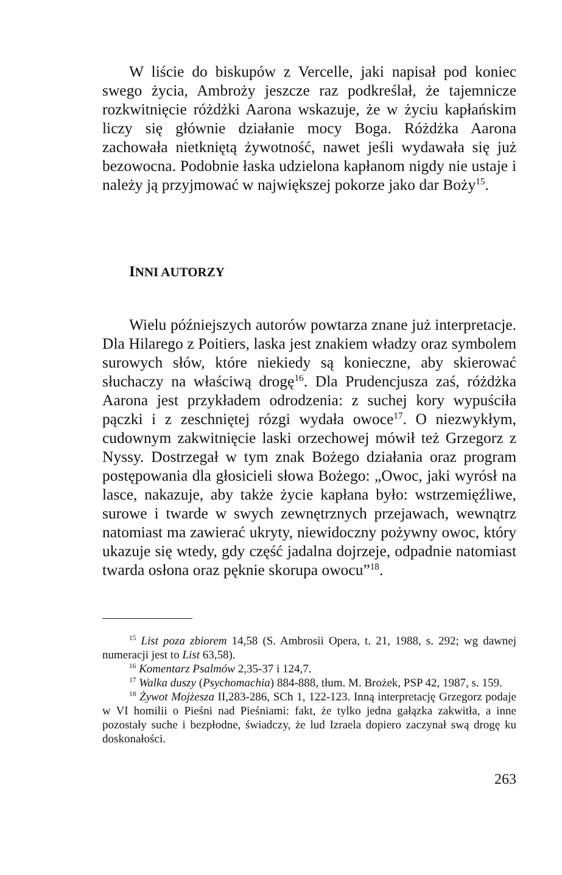W liście do biskupów z Vercelle, jaki napisał pod koniec swego życia, Ambroży jeszcze raz podkreślał, że tajemnicze rozkwitnięcie różdżki Aarona wskazuje, że w życiu kapłańskim liczy się głównie działanie mocy Boga. Różdżka Aarona zachowała nietkniętą żywotność, nawet jeśli wydawała się już bezowocna. Podobnie łaska udzielona kapłanom nigdy nie ustaje i należy ją przyjmować w największej pokorze jako dar Boży<sup>15</sup>.
INNI AUTORZY
Wielu późniejszych autorów powtarza znane już interpretacje. Dla Hilarego z Poitiers, laska jest znakiem władzy oraz symbolem surowych słów, które niekiedy są konieczne, aby skierować słuchaczy na właściwą drogę<sup>16</sup>. Dla Prudencjusza zaś, różdżka Aarona jest przykładem odrodzenia: z suchej kory wypuściła pączki i z zeschniętej rózgi wydała owoce<sup>17</sup>. O niezwykłym, cudownym zakwitnięcie laski orzechowej mówił też Grzegorz z Nyssy. Dostrzegał w tym znak Bożego działania oraz program postępowania dla głosicieli słowa Bożego: „Owoc, jaki wyrósł na lasce, nakazuje, aby także życie kapłana było: wstrzemięźliwe, surowe i twarde w swych zewnętrznych przejawach, wewnątrz natomiast ma zawierać ukryty, niewidoczny pożywny owoc, który ukazuje się wtedy, gdy część jadalna dojrzeje, odpadnie natomiast twarda osłona oraz pęknie skorupa owocu”<sup>18</sup>.
<sup>15</sup> List poza zbiorem 14,58 (S. Ambrosii Opera, t. 21, 1988, s. 292; wg dawnej numeracji jest to List 63,58).
<sup>16</sup> Komentarz Psalmów 2,35-37 i 124,7.
<sup>17</sup> Walka duszy (Psychomachia) 884-888, tłum. M. Brożek, PSP 42, 1987, s. 159.
<sup>18</sup> Żywot Mojżesza II,283-286, SCh 1, 122-123. Inną interpretację Grzegorz podaje w VI homilii o Pieśni nad Pieśniami: fakt, że tylko jedna gałązka zakwitła, a inne pozostały suche i bezpłodne, świadczy, że lud Izraela dopiero zaczynał swą drogę ku doskonałości.
263